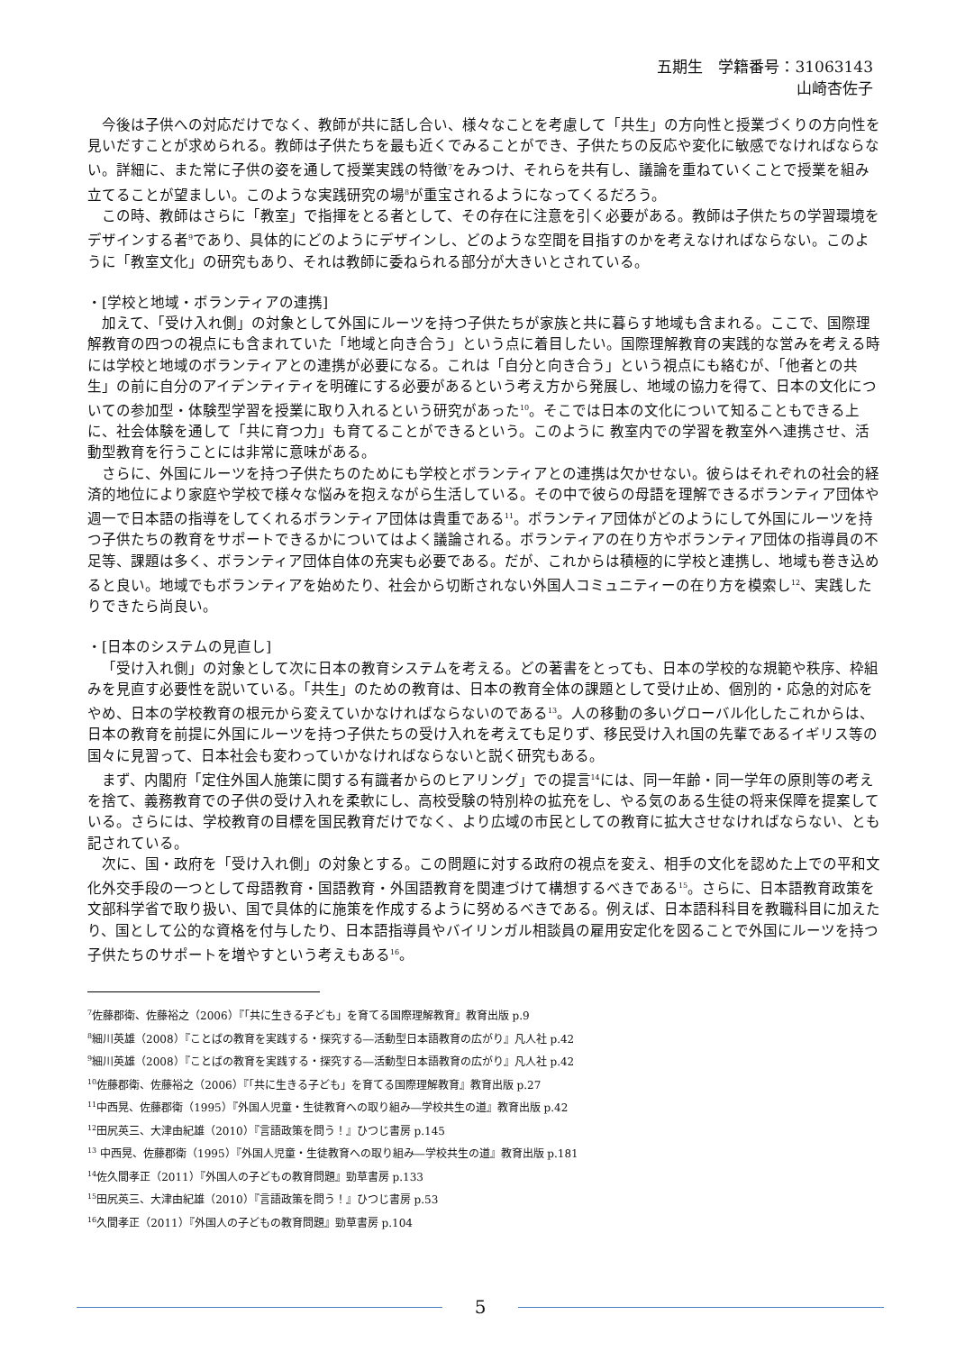五期生　学籍番号：31063143
山崎杏佐子
今後は子供への対応だけでなく、教師が共に話し合い、様々なことを考慮して「共生」の方向性と授業づくりの方向性を見いだすことが求められる。教師は子供たちを最も近くでみることができ、子供たちの反応や変化に敏感でなければならない。詳細に、また常に子供の姿を通して授業実践の特徴<sup>7</sup>をみつけ、それらを共有し、議論を重ねていくことで授業を組み立てることが望ましい。このような実践研究の場<sup>8</sup>が重宝されるようになってくるだろう。
この時、教師はさらに「教室」で指揮をとる者として、その存在に注意を引く必要がある。教師は子供たちの学習環境をデザインする者<sup>9</sup>であり、具体的にどのようにデザインし、どのような空間を目指すのかを考えなければならない。このように「教室文化」の研究もあり、それは教師に委ねられる部分が大きいとされている。
・[学校と地域・ボランティアの連携]
加えて、「受け入れ側」の対象として外国にルーツを持つ子供たちが家族と共に暮らす地域も含まれる。ここで、国際理解教育の四つの視点にも含まれていた「地域と向き合う」という点に着目したい。国際理解教育の実践的な営みを考える時には学校と地域のボランティアとの連携が必要になる。これは「自分と向き合う」という視点にも絡むが、「他者との共生」の前に自分のアイデンティティを明確にする必要があるという考え方から発展し、地域の協力を得て、日本の文化についての参加型・体験型学習を授業に取り入れるという研究があった<sup>10</sup>。そこでは日本の文化について知ることもできる上に、社会体験を通して「共に育つ力」も育てることができるという。このように 教室内での学習を教室外へ連携させ、活動型教育を行うことには非常に意味がある。
さらに、外国にルーツを持つ子供たちのためにも学校とボランティアとの連携は欠かせない。彼らはそれぞれの社会的経済的地位により家庭や学校で様々な悩みを抱えながら生活している。その中で彼らの母語を理解できるボランティア団体や週一で日本語の指導をしてくれるボランティア団体は貴重である<sup>11</sup>。ボランティア団体がどのようにして外国にルーツを持つ子供たちの教育をサポートできるかについてはよく議論される。ボランティアの在り方やボランティア団体の指導員の不足等、課題は多く、ボランティア団体自体の充実も必要である。だが、これからは積極的に学校と連携し、地域も巻き込めると良い。地域でもボランティアを始めたり、社会から切断されない外国人コミュニティーの在り方を模索し<sup>12</sup>、実践したりできたら尚良い。
・[日本のシステムの見直し]
「受け入れ側」の対象として次に日本の教育システムを考える。どの著書をとっても、日本の学校的な規範や秩序、枠組みを見直す必要性を説いている。「共生」のための教育は、日本の教育全体の課題として受け止め、個別的・応急的対応をやめ、日本の学校教育の根元から変えていかなければならないのである<sup>13</sup>。人の移動の多いグローバル化したこれからは、日本の教育を前提に外国にルーツを持つ子供たちの受け入れを考えても足りず、移民受け入れ国の先輩であるイギリス等の国々に見習って、日本社会も変わっていかなければならないと説く研究もある。
まず、内閣府「定住外国人施策に関する有識者からのヒアリング」での提言<sup>14</sup>には、同一年齢・同一学年の原則等の考えを捨て、義務教育での子供の受け入れを柔軟にし、高校受験の特別枠の拡充をし、やる気のある生徒の将来保障を提案している。さらには、学校教育の目標を国民教育だけでなく、より広域の市民としての教育に拡大させなければならない、とも記されている。
次に、国・政府を「受け入れ側」の対象とする。この問題に対する政府の視点を変え、相手の文化を認めた上での平和文化外交手段の一つとして母語教育・国語教育・外国語教育を関連づけて構想するべきである<sup>15</sup>。さらに、日本語教育政策を文部科学省で取り扱い、国で具体的に施策を作成するように努めるべきである。例えば、日本語科科目を教職科目に加えたり、国として公的な資格を付与したり、日本語指導員やバイリンガル相談員の雇用安定化を図ることで外国にルーツを持つ子供たちのサポートを増やすという考えもある<sup>16</sup>。
<sup>7</sup> 佐藤郡衛、佐藤裕之（2006）『「共に生きる子ども」を育てる国際理解教育』教育出版 p.9
<sup>8</sup> 細川英雄（2008）『ことばの教育を実践する・探究する―活動型日本語教育の広がり』凡人社 p.42
<sup>9</sup> 細川英雄（2008）『ことばの教育を実践する・探究する―活動型日本語教育の広がり』凡人社 p.42
<sup>10</sup> 佐藤郡衛、佐藤裕之（2006）『「共に生きる子ども」を育てる国際理解教育』教育出版 p.27
<sup>11</sup> 中西晃、佐藤郡衛（1995）『外国人児童・生徒教育への取り組み―学校共生の道』教育出版 p.42
<sup>12</sup> 田尻英三、大津由紀雄（2010）『言語政策を問う！』ひつじ書房 p.145
<sup>13</sup> 中西晃、佐藤郡衛（1995）『外国人児童・生徒教育への取り組み―学校共生の道』教育出版 p.181
<sup>14</sup> 佐久間孝正（2011）『外国人の子どもの教育問題』勁草書房 p.133
<sup>15</sup> 田尻英三、大津由紀雄（2010）『言語政策を問う！』ひつじ書房 p.53
<sup>16</sup> 久間孝正（2011）『外国人の子どもの教育問題』勁草書房 p.104
5